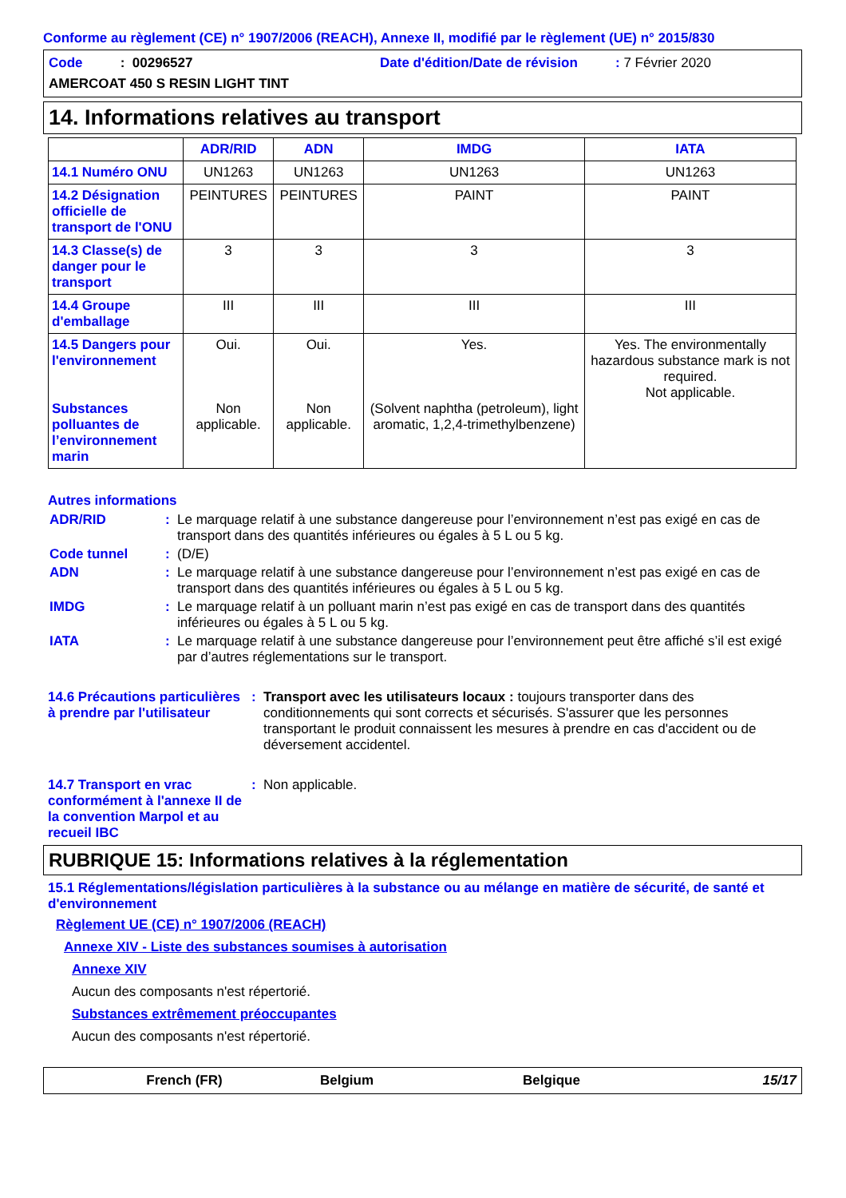Conforme au règlement (CE) n° 1907/2006 (REACH), Annexe II, modifié par le règlement (UE) n° 2015/830
Code : 00296527
Date d'édition/Date de révision : 7 Février 2020
AMERCOAT 450 S RESIN LIGHT TINT
14. Informations relatives au transport
| | ADR/RID | ADN | IMDG | IATA |
| --- | --- | --- | --- | --- |
| 14.1 Numéro ONU | UN1263 | UN1263 | UN1263 | UN1263 |
| 14.2 Désignation officielle de transport de l'ONU | PEINTURES | PEINTURES | PAINT | PAINT |
| 14.3 Classe(s) de danger pour le transport | 3 | 3 | 3 | 3 |
| 14.4 Groupe d'emballage | III | III | III | III |
| 14.5 Dangers pour l'environnement Substances polluantes de l’environnement marin | Oui. Non applicable. | Oui. Non applicable. | Yes. (Solvent naphtha (petroleum), light aromatic, 1,2,4-trimethylbenzene) | Yes. The environmentally hazardous substance mark is not required. Not applicable. |
Autres informations
ADR/RID : Le marquage relatif à une substance dangereuse pour l’environnement n’est pas exigé en cas de transport dans des quantités inférieures ou égales à 5 L ou 5 kg.
Code tunnel : (D/E)
ADN : Le marquage relatif à une substance dangereuse pour l’environnement n’est pas exigé en cas de transport dans des quantités inférieures ou égales à 5 L ou 5 kg.
IMDG : Le marquage relatif à un polluant marin n’est pas exigé en cas de transport dans des quantités inférieures ou égales à 5 L ou 5 kg.
IATA : Le marquage relatif à une substance dangereuse pour l’environnement peut être affiché s’il est exigé par d’autres réglementations sur le transport.
14.6 Précautions particulières à prendre par l'utilisateur
: Transport avec les utilisateurs locaux : toujours transporter dans des conditionnements qui sont corrects et sécurisés. S'assurer que les personnes transportant le produit connaissent les mesures à prendre en cas d'accident ou de déversement accidentel.
14.7 Transport en vrac conformément à l'annexe II de la convention Marpol et au recueil IBC
: Non applicable.
RUBRIQUE 15: Informations relatives à la réglementation
15.1 Réglementations/législation particulières à la substance ou au mélange en matière de sécurité, de santé et d'environnement
Règlement UE (CE) n° 1907/2006 (REACH)
Annexe XIV - Liste des substances soumises à autorisation
Annexe XIV
Aucun des composants n'est répertorié.
Substances extrêmement préoccupantes
Aucun des composants n'est répertorié.
French (FR) Belgium Belgique 15/17